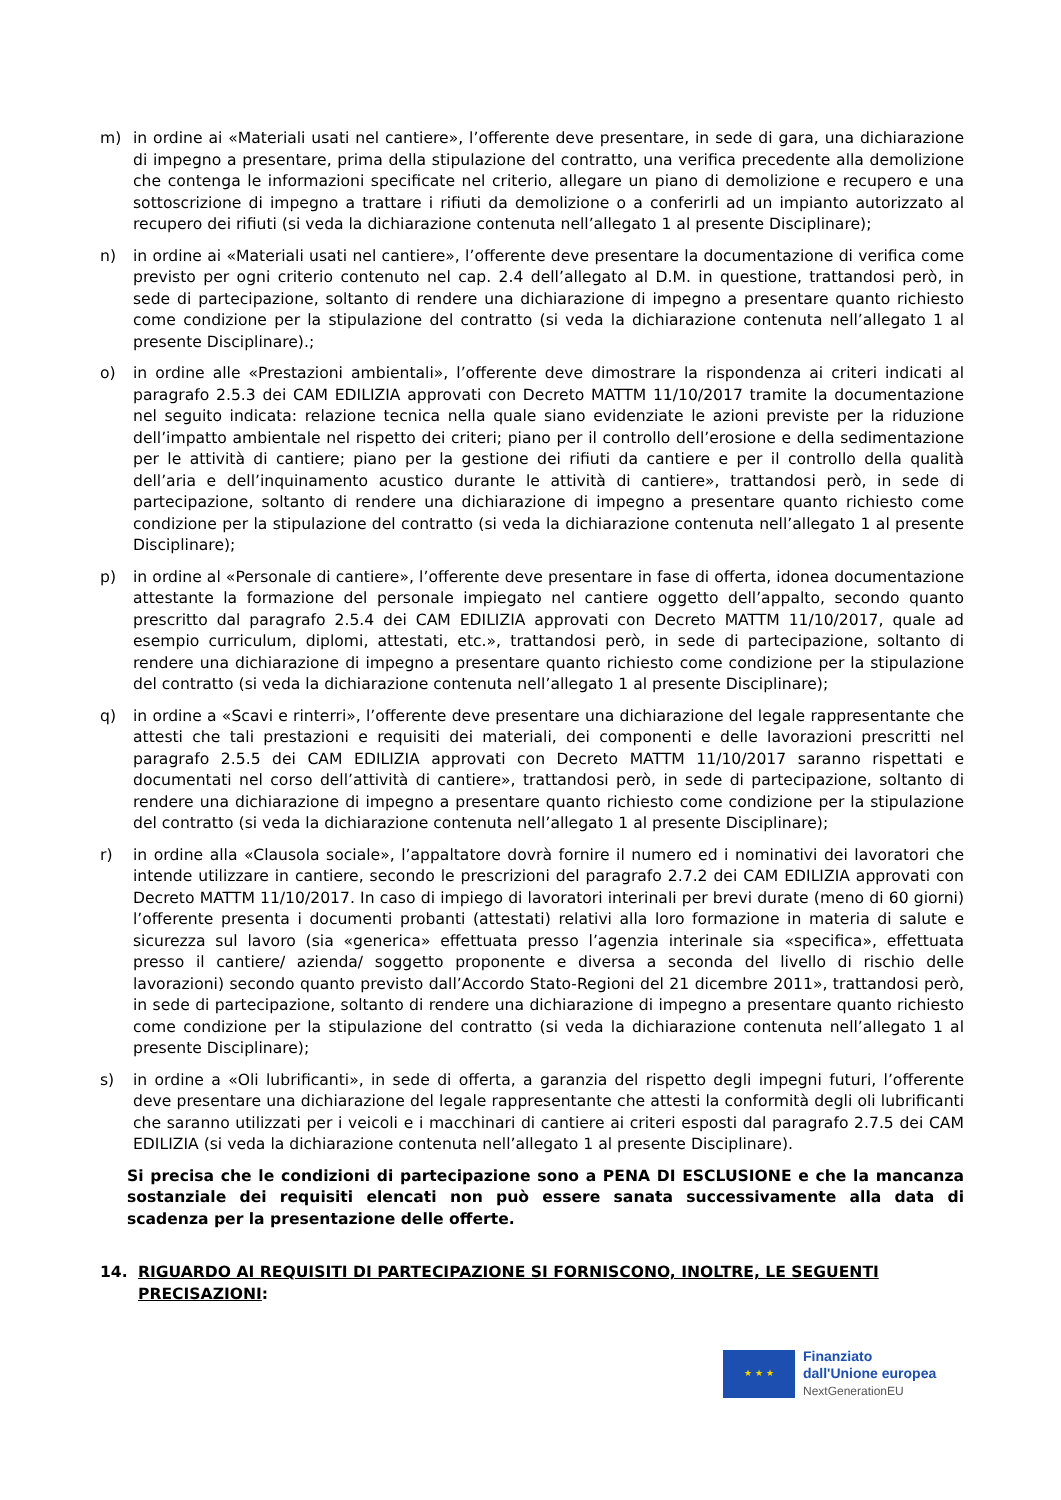m) in ordine ai «Materiali usati nel cantiere», l’offerente deve presentare, in sede di gara, una dichiarazione di impegno a presentare, prima della stipulazione del contratto, una verifica precedente alla demolizione che contenga le informazioni specificate nel criterio, allegare un piano di demolizione e recupero e una sottoscrizione di impegno a trattare i rifiuti da demolizione o a conferirli ad un impianto autorizzato al recupero dei rifiuti (si veda la dichiarazione contenuta nell’allegato 1 al presente Disciplinare);
n) in ordine ai «Materiali usati nel cantiere», l’offerente deve presentare la documentazione di verifica come previsto per ogni criterio contenuto nel cap. 2.4 dell’allegato al D.M. in questione, trattandosi però, in sede di partecipazione, soltanto di rendere una dichiarazione di impegno a presentare quanto richiesto come condizione per la stipulazione del contratto (si veda la dichiarazione contenuta nell’allegato 1 al presente Disciplinare).;
o) in ordine alle «Prestazioni ambientali», l’offerente deve dimostrare la rispondenza ai criteri indicati al paragrafo 2.5.3 dei CAM EDILIZIA approvati con Decreto MATTM 11/10/2017 tramite la documentazione nel seguito indicata: relazione tecnica nella quale siano evidenziate le azioni previste per la riduzione dell’impatto ambientale nel rispetto dei criteri; piano per il controllo dell’erosione e della sedimentazione per le attività di cantiere; piano per la gestione dei rifiuti da cantiere e per il controllo della qualità dell’aria e dell’inquinamento acustico durante le attività di cantiere», trattandosi però, in sede di partecipazione, soltanto di rendere una dichiarazione di impegno a presentare quanto richiesto come condizione per la stipulazione del contratto (si veda la dichiarazione contenuta nell’allegato 1 al presente Disciplinare);
p) in ordine al «Personale di cantiere», l’offerente deve presentare in fase di offerta, idonea documentazione attestante la formazione del personale impiegato nel cantiere oggetto dell’appalto, secondo quanto prescritto dal paragrafo 2.5.4 dei CAM EDILIZIA approvati con Decreto MATTM 11/10/2017, quale ad esempio curriculum, diplomi, attestati, etc.», trattandosi però, in sede di partecipazione, soltanto di rendere una dichiarazione di impegno a presentare quanto richiesto come condizione per la stipulazione del contratto (si veda la dichiarazione contenuta nell’allegato 1 al presente Disciplinare);
q) in ordine a «Scavi e rinterri», l’offerente deve presentare una dichiarazione del legale rappresentante che attesti che tali prestazioni e requisiti dei materiali, dei componenti e delle lavorazioni prescritti nel paragrafo 2.5.5 dei CAM EDILIZIA approvati con Decreto MATTM 11/10/2017 saranno rispettati e documentati nel corso dell’attività di cantiere», trattandosi però, in sede di partecipazione, soltanto di rendere una dichiarazione di impegno a presentare quanto richiesto come condizione per la stipulazione del contratto (si veda la dichiarazione contenuta nell’allegato 1 al presente Disciplinare);
r) in ordine alla «Clausola sociale», l’appaltatore dovrà fornire il numero ed i nominativi dei lavoratori che intende utilizzare in cantiere, secondo le prescrizioni del paragrafo 2.7.2 dei CAM EDILIZIA approvati con Decreto MATTM 11/10/2017. In caso di impiego di lavoratori interinali per brevi durate (meno di 60 giorni) l’offerente presenta i documenti probanti (attestati) relativi alla loro formazione in materia di salute e sicurezza sul lavoro (sia «generica» effettuata presso l’agenzia interinale sia «specifica», effettuata presso il cantiere/ azienda/ soggetto proponente e diversa a seconda del livello di rischio delle lavorazioni) secondo quanto previsto dall’Accordo Stato-Regioni del 21 dicembre 2011», trattandosi però, in sede di partecipazione, soltanto di rendere una dichiarazione di impegno a presentare quanto richiesto come condizione per la stipulazione del contratto (si veda la dichiarazione contenuta nell’allegato 1 al presente Disciplinare);
s) in ordine a «Oli lubrificanti», in sede di offerta, a garanzia del rispetto degli impegni futuri, l’offerente deve presentare una dichiarazione del legale rappresentante che attesti la conformità degli oli lubrificanti che saranno utilizzati per i veicoli e i macchinari di cantiere ai criteri esposti dal paragrafo 2.7.5 dei CAM EDILIZIA (si veda la dichiarazione contenuta nell’allegato 1 al presente Disciplinare).
Si precisa che le condizioni di partecipazione sono a PENA DI ESCLUSIONE e che la mancanza sostanziale dei requisiti elencati non può essere sanata successivamente alla data di scadenza per la presentazione delle offerte.
14. RIGUARDO AI REQUISITI DI PARTECIPAZIONE SI FORNISCONO, INOLTRE, LE SEGUENTI PRECISAZIONI:
★ ★ ★
Finanziato
dall'Unione europea
NextGenerationEU